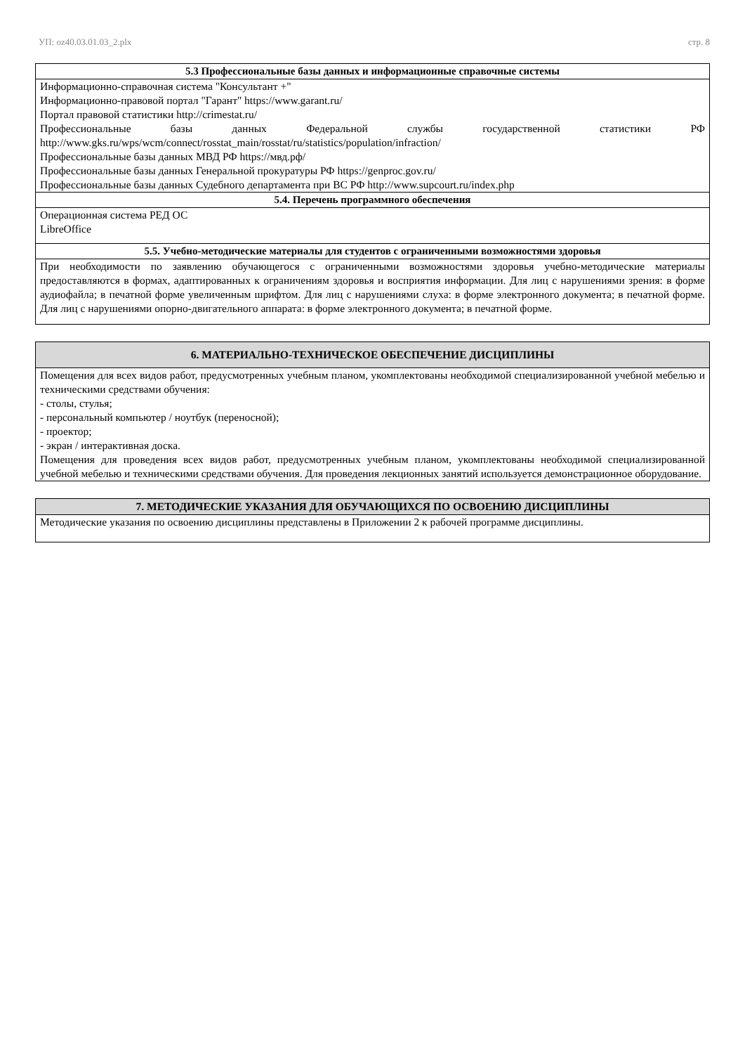УП: oz40.03.01.03_2.plx стр. 8
5.3 Профессиональные базы данных и информационные справочные системы
Информационно-справочная система "Консультант +"
Информационно-правовой портал "Гарант" https://www.garant.ru/
Портал правовой статистики http://crimestat.ru/
Профессиональные базы данных Федеральной службы государственной статистики РФ http://www.gks.ru/wps/wcm/connect/rosstat_main/rosstat/ru/statistics/population/infraction/
Профессиональные базы данных МВД РФ https://мвд.рф/
Профессиональные базы данных Генеральной прокуратуры РФ https://genproc.gov.ru/
Профессиональные базы данных Судебного департамента при ВС РФ http://www.supcourt.ru/index.php
5.4. Перечень программного обеспечения
Операционная система РЕД ОС
LibreOffice
5.5. Учебно-методические материалы для студентов с ограниченными возможностями здоровья
При необходимости по заявлению обучающегося с ограниченными возможностями здоровья учебно-методические материалы предоставляются в формах, адаптированных к ограничениям здоровья и восприятия информации. Для лиц с нарушениями зрения: в форме аудиофайла; в печатной форме увеличенным шрифтом. Для лиц с нарушениями слуха: в форме электронного документа; в печатной форме. Для лиц с нарушениями опорно-двигательного аппарата: в форме электронного документа; в печатной форме.
6. МАТЕРИАЛЬНО-ТЕХНИЧЕСКОЕ ОБЕСПЕЧЕНИЕ ДИСЦИПЛИНЫ
Помещения для всех видов работ, предусмотренных учебным планом, укомплектованы необходимой специализированной учебной мебелью и техническими средствами обучения:
- столы, стулья;
- персональный компьютер / ноутбук (переносной);
- проектор;
- экран / интерактивная доска.
Помещения для проведения всех видов работ, предусмотренных учебным планом, укомплектованы необходимой специализированной учебной мебелью и техническими средствами обучения. Для проведения лекционных занятий используется демонстрационное оборудование.
7. МЕТОДИЧЕСКИЕ УКАЗАНИЯ ДЛЯ ОБУЧАЮЩИХСЯ ПО ОСВОЕНИЮ ДИСЦИПЛИНЫ
Методические указания по освоению дисциплины представлены в Приложении 2 к рабочей программе дисциплины.